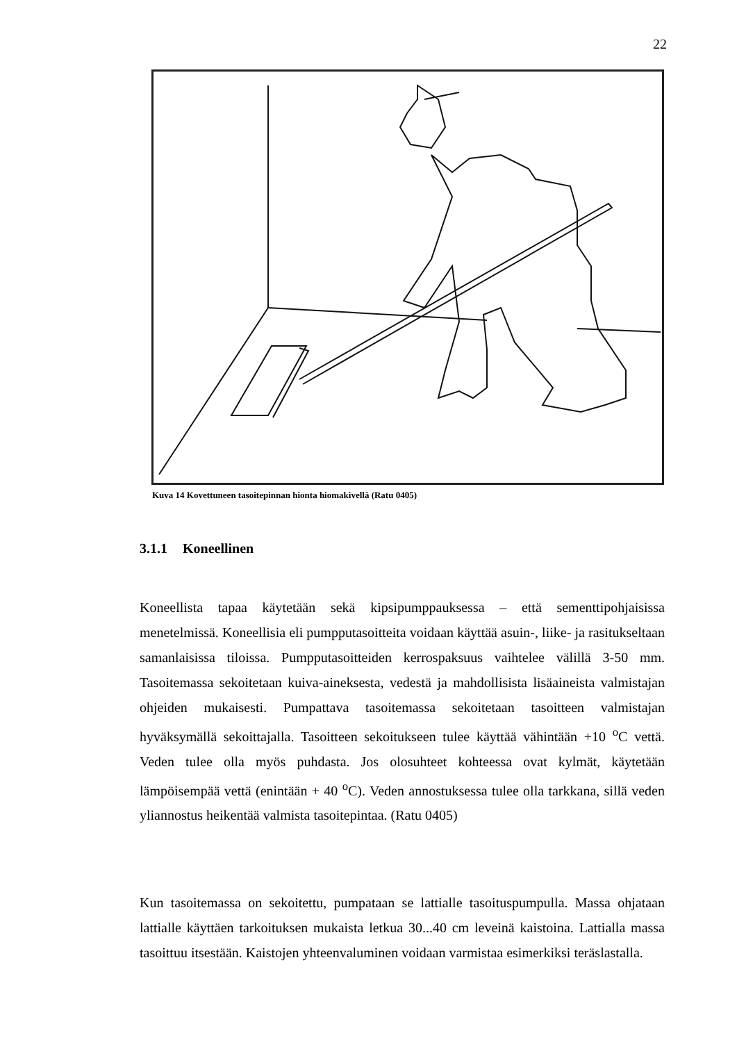22
Kuva 14 Kovettuneen tasoitepinnan hionta hiomakivellä (Ratu 0405)
3.1.1 Koneellinen
Koneellista tapaa käytetään sekä kipsipumppauksessa – että sementtipohjaisissa menetelmissä. Koneellisia eli pumpputasoitteita voidaan käyttää asuin-, liike- ja rasitukseltaan samanlaisissa tiloissa. Pumpputasoitteiden kerrospaksuus vaihtelee välillä 3-50 mm. Tasoitemassa sekoitetaan kuiva-aineksesta, vedestä ja mahdollisista lisäaineista valmistajan ohjeiden mukaisesti. Pumpattava tasoitemassa sekoitetaan tasoitteen valmistajan hyväksymällä sekoittajalla. Tasoitteen sekoitukseen tulee käyttää vähintään +10 <sup>o</sup>C vettä. Veden tulee olla myös puhdasta. Jos olosuhteet kohteessa ovat kylmät, käytetään lämpöisempää vettä (enintään + 40 <sup>o</sup>C). Veden annostuksessa tulee olla tarkkana, sillä veden yliannostus heikentää valmista tasoitepintaa. (Ratu 0405)
Kun tasoitemassa on sekoitettu, pumpataan se lattialle tasoituspumpulla. Massa ohjataan lattialle käyttäen tarkoituksen mukaista letkua 30...40 cm leveinä kaistoina. Lattialla massa tasoittuu itsestään. Kaistojen yhteenvaluminen voidaan varmistaa esimerkiksi teräslastalla.